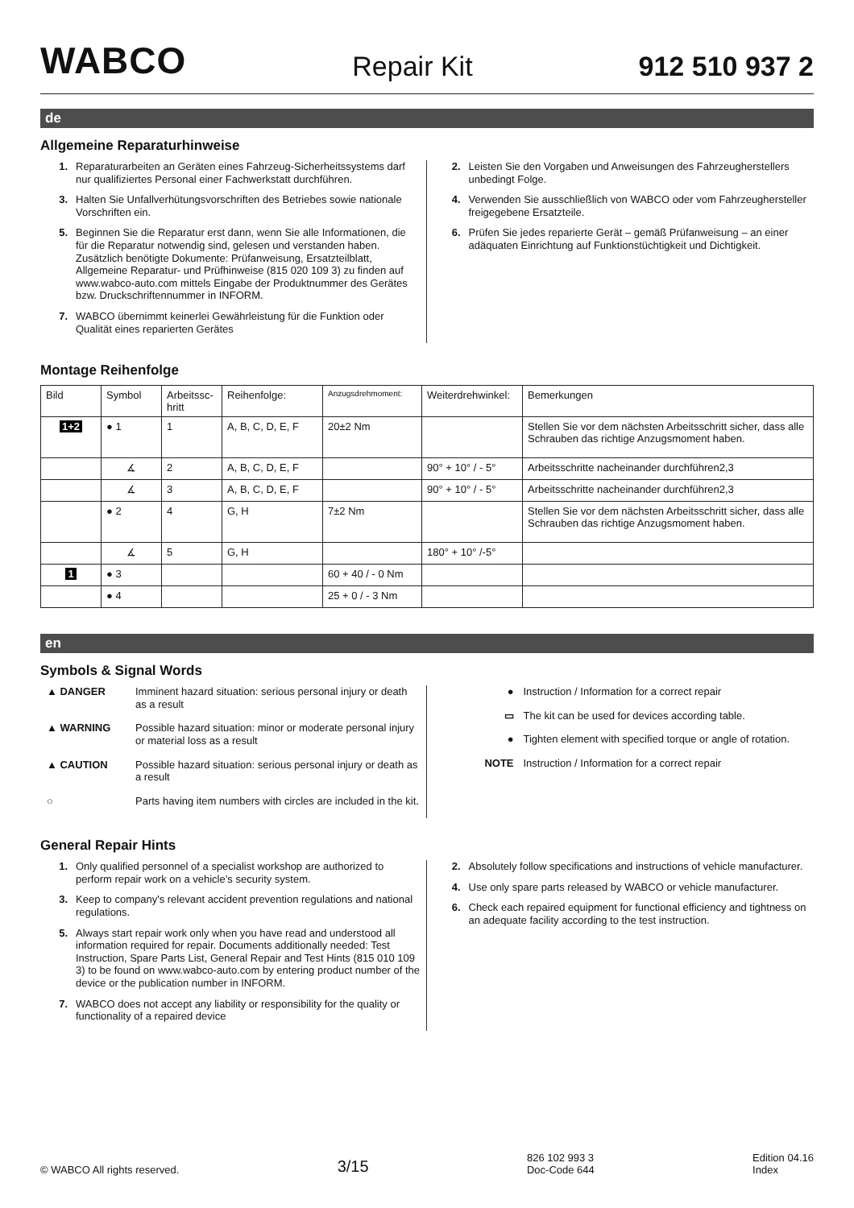WABCO
Repair Kit
912 510 937 2
de
Allgemeine Reparaturhinweise
1. Reparaturarbeiten an Geräten eines Fahrzeug-Sicherheitssystems darf nur qualifiziertes Personal einer Fachwerkstatt durchführen.
3. Halten Sie Unfallverhütungsvorschriften des Betriebes sowie nationale Vorschriften ein.
5. Beginnen Sie die Reparatur erst dann, wenn Sie alle Informationen, die für die Reparatur notwendig sind, gelesen und verstanden haben. Zusätzlich benötigte Dokumente: Prüfanweisung, Ersatzteilblatt, Allgemeine Reparatur- und Prüfhinweise (815 020 109 3) zu finden auf www.wabco-auto.com mittels Eingabe der Produktnummer des Gerätes bzw. Druckschriftennummer in INFORM.
7. WABCO übernimmt keinerlei Gewährleistung für die Funktion oder Qualität eines reparierten Gerätes
2. Leisten Sie den Vorgaben und Anweisungen des Fahrzeugherstellers unbedingt Folge.
4. Verwenden Sie ausschließlich von WABCO oder vom Fahrzeughersteller freigegebene Ersatzteile.
6. Prüfen Sie jedes reparierte Gerät – gemäß Prüfanweisung – an einer adäquaten Einrichtung auf Funktionstüchtigkeit und Dichtigkeit.
Montage Reihenfolge
| Bild | Symbol | Arbeitssc-hritt | Reihenfolge: | Anzugsdrehmoment: | Weiterdrehwinkel: | Bemerkungen |
| --- | --- | --- | --- | --- | --- | --- |
| 1+2 | ● 1 | 1 | A, B, C, D, E, F | 20±2 Nm | | Stellen Sie vor dem nächsten Arbeitsschritt sicher, dass alle Schrauben das richtige Anzugsmoment haben. |
| | ∡ | 2 | A, B, C, D, E, F | | 90° + 10° / - 5° | Arbeitsschritte nacheinander durchführen2,3 |
| | ∡ | 3 | A, B, C, D, E, F | | 90° + 10° / - 5° | Arbeitsschritte nacheinander durchführen2,3 |
| | ● 2 | 4 | G, H | 7±2 Nm | | Stellen Sie vor dem nächsten Arbeitsschritt sicher, dass alle Schrauben das richtige Anzugsmoment haben. |
| | ∡ | 5 | G, H | | 180° + 10° /-5° | |
| 1 | ● 3 | | | 60 + 40 / - 0 Nm | | |
| | ● 4 | | | 25 + 0 / - 3 Nm | | |
en
Symbols & Signal Words
▲ DANGER Imminent hazard situation: serious personal injury or death as a result
▲ WARNING Possible hazard situation: minor or moderate personal injury or material loss as a result
▲ CAUTION Possible hazard situation: serious personal injury or death as a result
○ Parts having item numbers with circles are included in the kit.
● Instruction / Information for a correct repair
▭ The kit can be used for devices according table.
● Tighten element with specified torque or angle of rotation.
NOTE Instruction / Information for a correct repair
General Repair Hints
1. Only qualified personnel of a specialist workshop are authorized to perform repair work on a vehicle’s security system.
3. Keep to company's relevant accident prevention regulations and national regulations.
5. Always start repair work only when you have read and understood all information required for repair. Documents additionally needed: Test Instruction, Spare Parts List, General Repair and Test Hints (815 010 109 3) to be found on www.wabco-auto.com by entering product number of the device or the publication number in INFORM.
7. WABCO does not accept any liability or responsibility for the quality or functionality of a repaired device
2. Absolutely follow specifications and instructions of vehicle manufacturer.
4. Use only spare parts released by WABCO or vehicle manufacturer.
6. Check each repaired equipment for functional efficiency and tightness on an adequate facility according to the test instruction.
© WABCO All rights reserved. 3/15 826 102 993 3
Doc-Code 644 Edition 04.16
Index